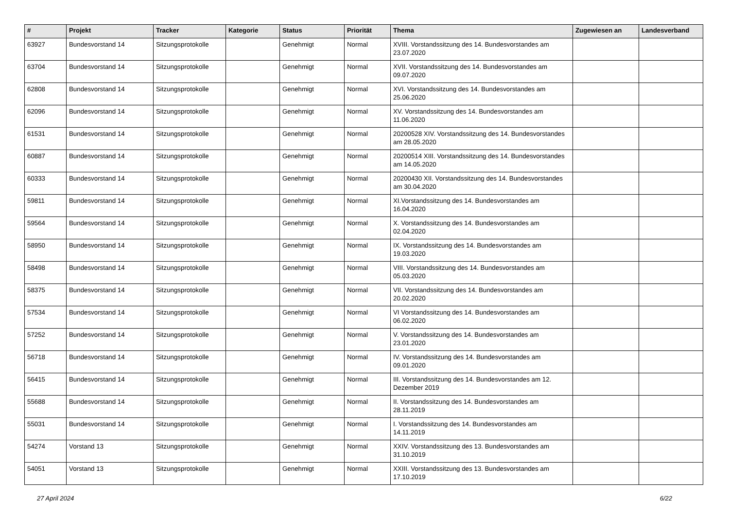| # | Projekt | Tracker | Kategorie | Status | Priorität | Thema | Zugewiesen an | Landesverband |
| --- | --- | --- | --- | --- | --- | --- | --- | --- |
| 63927 | Bundesvorstand 14 | Sitzungsprotokolle | | Genehmigt | Normal | XVIII. Vorstandssitzung des 14. Bundesvorstandes am 23.07.2020 | | |
| 63704 | Bundesvorstand 14 | Sitzungsprotokolle | | Genehmigt | Normal | XVII. Vorstandssitzung des 14. Bundesvorstandes am 09.07.2020 | | |
| 62808 | Bundesvorstand 14 | Sitzungsprotokolle | | Genehmigt | Normal | XVI. Vorstandssitzung des 14. Bundesvorstandes am 25.06.2020 | | |
| 62096 | Bundesvorstand 14 | Sitzungsprotokolle | | Genehmigt | Normal | XV. Vorstandssitzung des 14. Bundesvorstandes am 11.06.2020 | | |
| 61531 | Bundesvorstand 14 | Sitzungsprotokolle | | Genehmigt | Normal | 20200528 XIV. Vorstandssitzung des 14. Bundesvorstandes am 28.05.2020 | | |
| 60887 | Bundesvorstand 14 | Sitzungsprotokolle | | Genehmigt | Normal | 20200514 XIII. Vorstandssitzung des 14. Bundesvorstandes am 14.05.2020 | | |
| 60333 | Bundesvorstand 14 | Sitzungsprotokolle | | Genehmigt | Normal | 20200430 XII. Vorstandssitzung des 14. Bundesvorstandes am 30.04.2020 | | |
| 59811 | Bundesvorstand 14 | Sitzungsprotokolle | | Genehmigt | Normal | XI.Vorstandssitzung des 14. Bundesvorstandes am 16.04.2020 | | |
| 59564 | Bundesvorstand 14 | Sitzungsprotokolle | | Genehmigt | Normal | X. Vorstandssitzung des 14. Bundesvorstandes am 02.04.2020 | | |
| 58950 | Bundesvorstand 14 | Sitzungsprotokolle | | Genehmigt | Normal | IX. Vorstandssitzung des 14. Bundesvorstandes am 19.03.2020 | | |
| 58498 | Bundesvorstand 14 | Sitzungsprotokolle | | Genehmigt | Normal | VIII. Vorstandssitzung des 14. Bundesvorstandes am 05.03.2020 | | |
| 58375 | Bundesvorstand 14 | Sitzungsprotokolle | | Genehmigt | Normal | VII. Vorstandssitzung des 14. Bundesvorstandes am 20.02.2020 | | |
| 57534 | Bundesvorstand 14 | Sitzungsprotokolle | | Genehmigt | Normal | VI Vorstandssitzung des 14. Bundesvorstandes am 06.02.2020 | | |
| 57252 | Bundesvorstand 14 | Sitzungsprotokolle | | Genehmigt | Normal | V. Vorstandssitzung des 14. Bundesvorstandes am 23.01.2020 | | |
| 56718 | Bundesvorstand 14 | Sitzungsprotokolle | | Genehmigt | Normal | IV. Vorstandssitzung des 14. Bundesvorstandes am 09.01.2020 | | |
| 56415 | Bundesvorstand 14 | Sitzungsprotokolle | | Genehmigt | Normal | III. Vorstandssitzung des 14. Bundesvorstandes am 12. Dezember 2019 | | |
| 55688 | Bundesvorstand 14 | Sitzungsprotokolle | | Genehmigt | Normal | II. Vorstandssitzung des 14. Bundesvorstandes am 28.11.2019 | | |
| 55031 | Bundesvorstand 14 | Sitzungsprotokolle | | Genehmigt | Normal | I. Vorstandssitzung des 14. Bundesvorstandes am 14.11.2019 | | |
| 54274 | Vorstand 13 | Sitzungsprotokolle | | Genehmigt | Normal | XXIV. Vorstandssitzung des 13. Bundesvorstandes am 31.10.2019 | | |
| 54051 | Vorstand 13 | Sitzungsprotokolle | | Genehmigt | Normal | XXIII. Vorstandssitzung des 13. Bundesvorstandes am 17.10.2019 | | |
27 April 2024 6/22